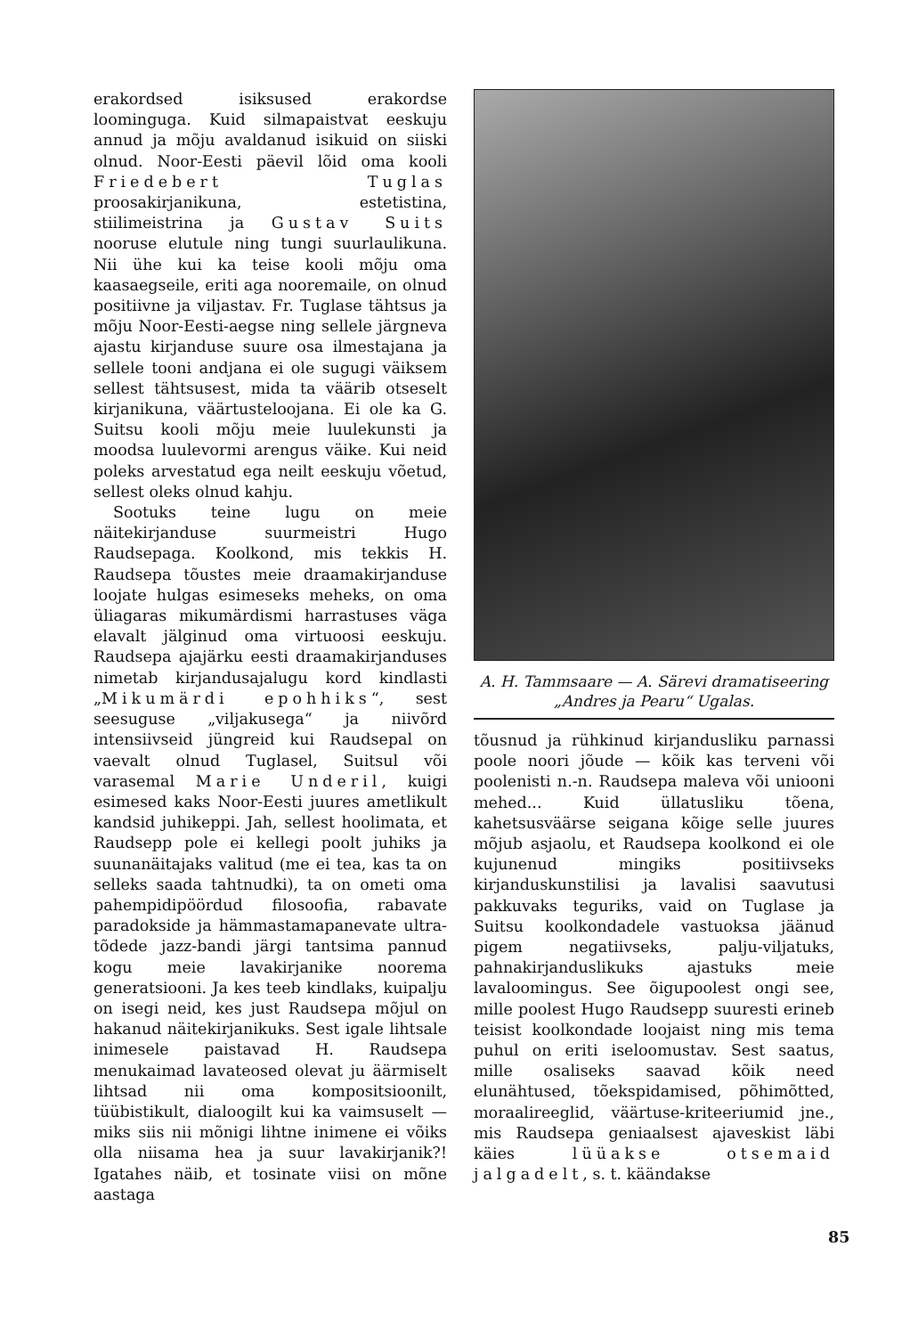erakordsed isiksused erakordse loominguga. Kuid silmapaistvat eeskuju annud ja mõju avaldanud isikuid on siiski olnud. Noor-Eesti päevil lõid oma kooli Friedebert Tuglas proosakirjanikuna, estetistina, stiilimeistrina ja Gustav Suits nooruse elutule ning tungi suurlaulikuna. Nii ühe kui ka teise kooli mõju oma kaasaegseile, eriti aga nooremaile, on olnud positiivne ja viljastav. Fr. Tuglase tähtsus ja mõju Noor-Eesti-aegse ning sellele järgneva ajastu kirjanduse suure osa ilmestajana ja sellele tooni andjana ei ole sugugi väiksem sellest tähtsusest, mida ta väärib otseselt kirjanikuna, väärtusteloojana. Ei ole ka G. Suitsu kooli mõju meie luulekunsti ja moodsa luulevormi arengus väike. Kui neid poleks arvestatud ega neilt eeskuju võetud, sellest oleks olnud kahju.
Sootuks teine lugu on meie näitekirjanduse suurmeistri Hugo Raudsepaga. Koolkond, mis tekkis H. Raudsepa tõustes meie draamakirjanduse loojate hulgas esimeseks meheks, on oma üliagaras mikumärdismi harrastuses väga elavalt jälginud oma virtuoosi eeskuju. Raudsepa ajajärku eesti draamakirjanduses nimetab kirjandusajalugu kord kindlasti „Mikumärdi epohhiks“, sest seesuguse „viljakusega“ ja niivõrd intensiivseid jüngreid kui Raudsepal on vaevalt olnud Tuglasel, Suitsul või varasemal Marie Underil, kuigi esimesed kaks Noor-Eesti juures ametlikult kandsid juhikeppi. Jah, sellest hoolimata, et Raudsepp pole ei kellegi poolt juhiks ja suunanäitajaks valitud (me ei tea, kas ta on selleks saada tahtnudki), ta on ometi oma pahempidipöördud filosoofia, rabavate paradokside ja hämmastamapanevate ultra-tõdede jazz-bandi järgi tantsima pannud kogu meie lavakirjanike noorema generatsiooni. Ja kes teeb kindlaks, kuipalju on isegi neid, kes just Raudsepa mõjul on hakanud näitekirjanikuks. Sest igale lihtsale inimesele paistavad H. Raudsepa menukaimad lavateosed olevat ju äärmiselt lihtsad nii oma kompositsioonilt, tüübistikult, dialoogilt kui ka vaimsuselt — miks siis nii mõnigi lihtne inimene ei võiks olla niisama hea ja suur lavakirjanik?! Igatahes näib, et tosinate viisi on mõne aastaga
A. H. Tammsaare — A. Särevi dramatiseering „Andres ja Pearu“ Ugalas.
tõusnud ja rühkinud kirjandusliku parnassi poole noori jõude — kõik kas terveni või poolenisti n.-n. Raudsepa maleva või uniooni mehed... Kuid üllatusliku tõena, kahetsusväärse seigana kõige selle juures mõjub asjaolu, et Raudsepa koolkond ei ole kujunenud mingiks positiivseks kirjanduskunstilisi ja lavalisi saavutusi pakkuvaks teguriks, vaid on Tuglase ja Suitsu koolkondadele vastuoksa jäänud pigem negatiivseks, palju-viljatuks, pahnakirjanduslikuks ajastuks meie lavaloomingus. See õigupoolest ongi see, mille poolest Hugo Raudsepp suuresti erineb teisist koolkondade loojaist ning mis tema puhul on eriti iseloomustav. Sest saatus, mille osaliseks saavad kõik need elunähtused, tõekspidamised, põhimõtted, moraalireeglid, väärtuse-kriteeriumid jne., mis Raudsepa geniaalsest ajaveskist läbi käies lüüakse otsemaid jalgadelt, s. t. käändakse
85